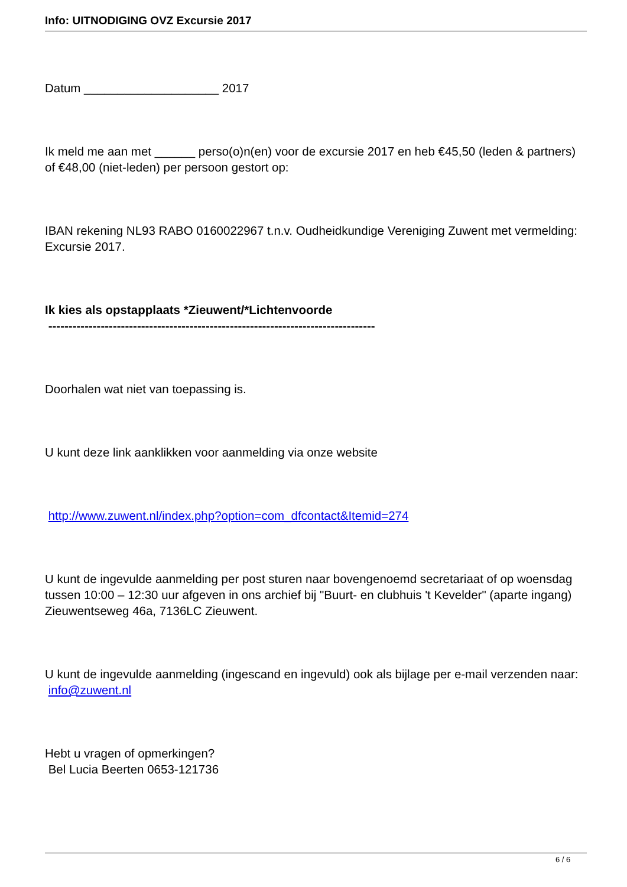Info: UITNODIGING OVZ Excursie 2017
Datum ____________________ 2017
Ik meld me aan met ______ perso(o)n(en) voor de excursie 2017 en heb €45,50 (leden & partners) of €48,00 (niet-leden) per persoon gestort op:
IBAN rekening NL93 RABO 0160022967 t.n.v. Oudheidkundige Vereniging Zuwent met vermelding: Excursie 2017.
Ik kies als opstapplaats *Zieuwent/*Lichtenvoorde
---------------------------------------------------------------------------------
Doorhalen wat niet van toepassing is.
U kunt deze link aanklikken voor aanmelding via onze website
http://www.zuwent.nl/index.php?option=com_dfcontact&Itemid=274
U kunt de ingevulde aanmelding per post sturen naar bovengenoemd secretariaat of op woensdag tussen 10:00 – 12:30 uur afgeven in ons archief bij "Buurt- en clubhuis 't Kevelder" (aparte ingang) Zieuwentseweg 46a, 7136LC Zieuwent.
U kunt de ingevulde aanmelding (ingescand en ingevuld) ook als bijlage per e-mail verzenden naar: info@zuwent.nl
Hebt u vragen of opmerkingen?
Bel Lucia Beerten 0653-121736
6 / 6